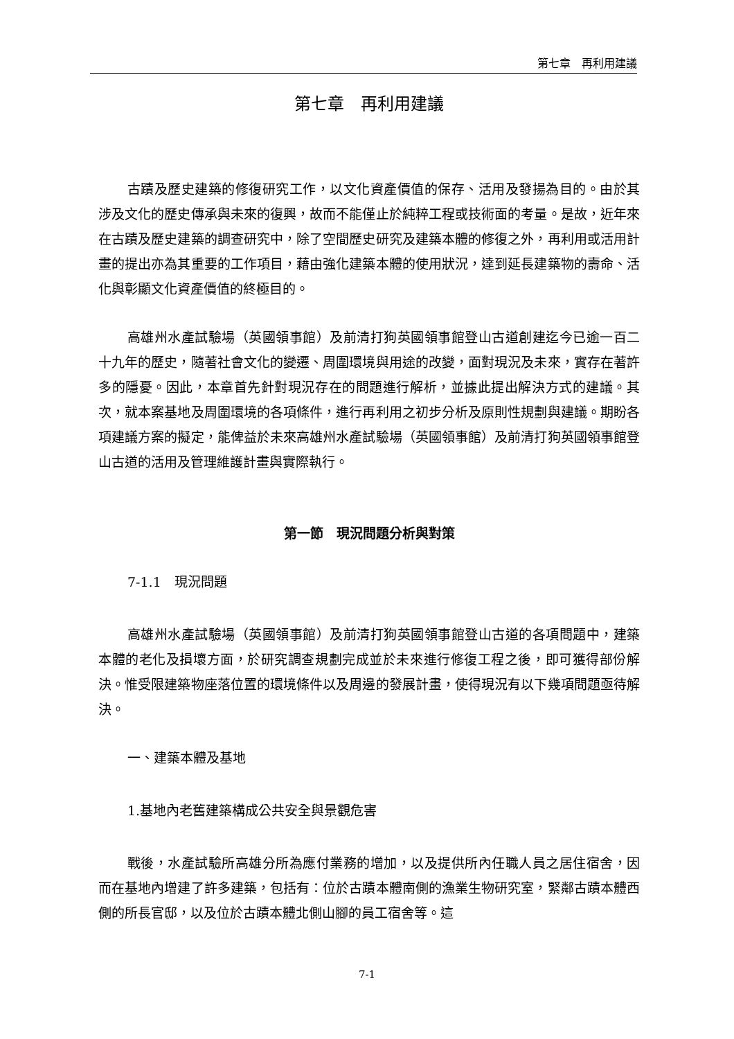第七章　再利用建議
第七章　再利用建議
古蹟及歷史建築的修復研究工作，以文化資產價值的保存、活用及發揚為目的。由於其涉及文化的歷史傳承與未來的復興，故而不能僅止於純粹工程或技術面的考量。是故，近年來在古蹟及歷史建築的調查研究中，除了空間歷史研究及建築本體的修復之外，再利用或活用計畫的提出亦為其重要的工作項目，藉由強化建築本體的使用狀況，達到延長建築物的壽命、活化與彰顯文化資產價值的終極目的。
高雄州水產試驗場（英國領事館）及前清打狗英國領事館登山古道創建迄今已逾一百二十九年的歷史，隨著社會文化的變遷、周圍環境與用途的改變，面對現況及未來，實存在著許多的隱憂。因此，本章首先針對現況存在的問題進行解析，並據此提出解決方式的建議。其次，就本案基地及周圍環境的各項條件，進行再利用之初步分析及原則性規劃與建議。期盼各項建議方案的擬定，能俾益於未來高雄州水產試驗場（英國領事館）及前清打狗英國領事館登山古道的活用及管理維護計畫與實際執行。
第一節　現況問題分析與對策
7-1.1　現況問題
高雄州水產試驗場（英國領事館）及前清打狗英國領事館登山古道的各項問題中，建築本體的老化及損壞方面，於研究調查規劃完成並於未來進行修復工程之後，即可獲得部份解決。惟受限建築物座落位置的環境條件以及周邊的發展計畫，使得現況有以下幾項問題亟待解決。
一、建築本體及基地
1.基地內老舊建築構成公共安全與景觀危害
戰後，水產試驗所高雄分所為應付業務的增加，以及提供所內任職人員之居住宿舍，因而在基地內增建了許多建築，包括有：位於古蹟本體南側的漁業生物研究室，緊鄰古蹟本體西側的所長官邸，以及位於古蹟本體北側山腳的員工宿舍等。這
7-1